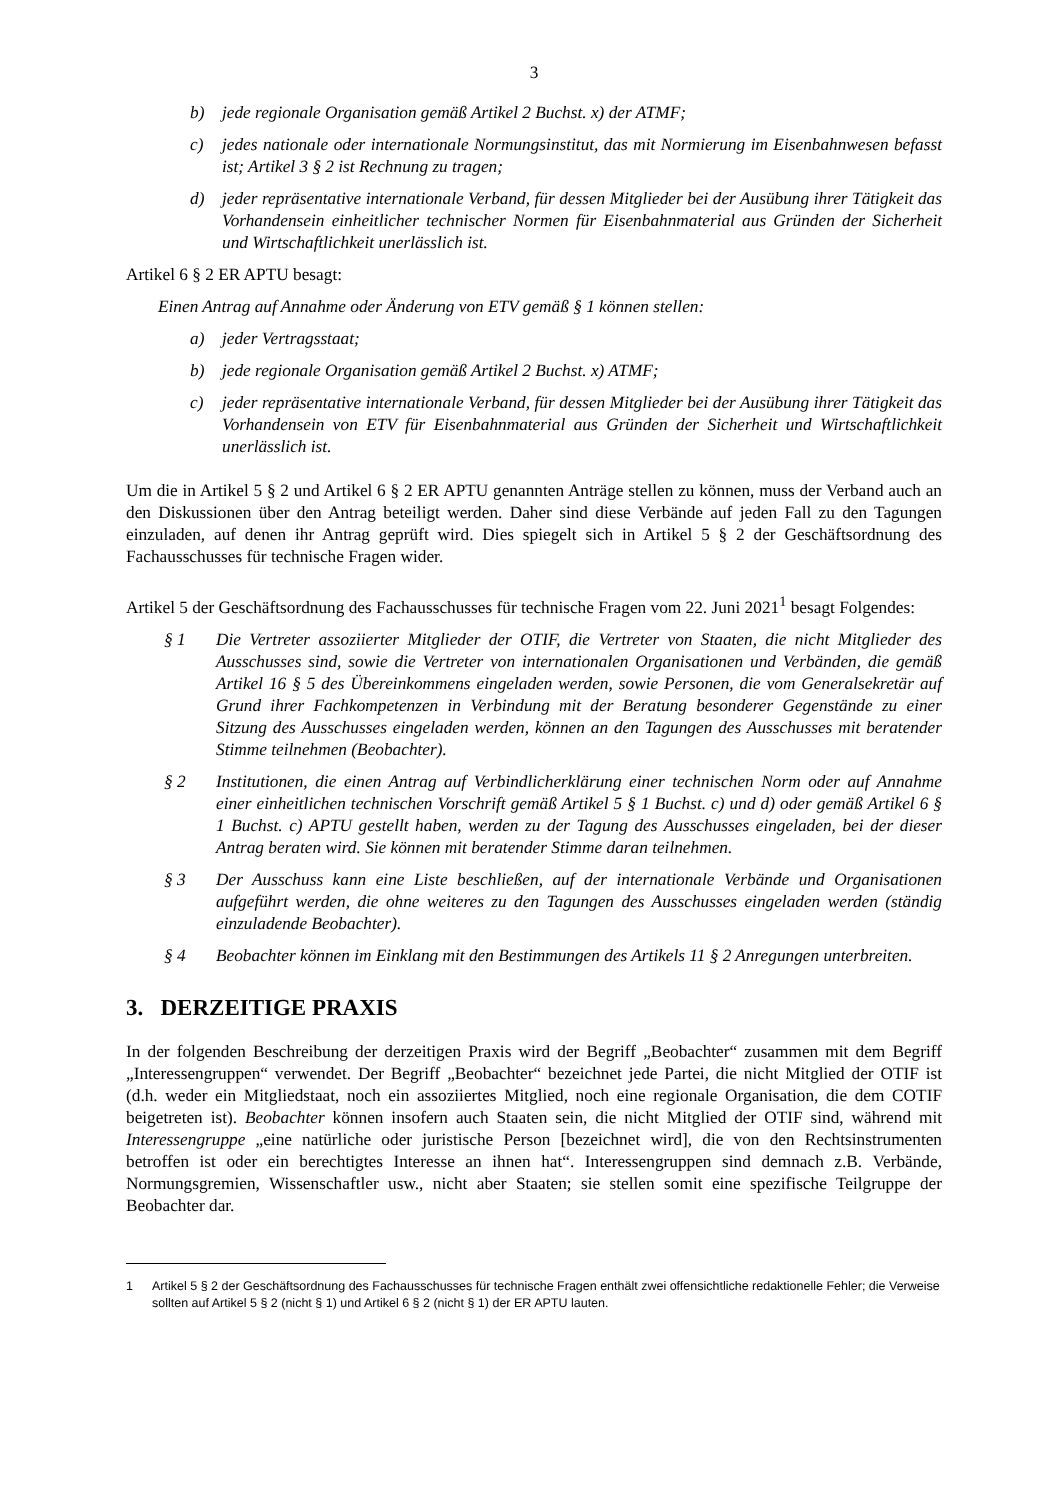3
b) jede regionale Organisation gemäß Artikel 2 Buchst. x) der ATMF;
c) jedes nationale oder internationale Normungsinstitut, das mit Normierung im Eisenbahnwesen befasst ist; Artikel 3 § 2 ist Rechnung zu tragen;
d) jeder repräsentative internationale Verband, für dessen Mitglieder bei der Ausübung ihrer Tätigkeit das Vorhandensein einheitlicher technischer Normen für Eisenbahnmaterial aus Gründen der Sicherheit und Wirtschaftlichkeit unerlässlich ist.
Artikel 6 § 2 ER APTU besagt:
Einen Antrag auf Annahme oder Änderung von ETV gemäß § 1 können stellen:
a) jeder Vertragsstaat;
b) jede regionale Organisation gemäß Artikel 2 Buchst. x) ATMF;
c) jeder repräsentative internationale Verband, für dessen Mitglieder bei der Ausübung ihrer Tätigkeit das Vorhandensein von ETV für Eisenbahnmaterial aus Gründen der Sicherheit und Wirtschaftlichkeit unerlässlich ist.
Um die in Artikel 5 § 2 und Artikel 6 § 2 ER APTU genannten Anträge stellen zu können, muss der Verband auch an den Diskussionen über den Antrag beteiligt werden. Daher sind diese Verbände auf jeden Fall zu den Tagungen einzuladen, auf denen ihr Antrag geprüft wird. Dies spiegelt sich in Artikel 5 § 2 der Geschäftsordnung des Fachausschusses für technische Fragen wider.
Artikel 5 der Geschäftsordnung des Fachausschusses für technische Fragen vom 22. Juni 2021<sup>1</sup> besagt Folgendes:
§ 1 Die Vertreter assoziierter Mitglieder der OTIF, die Vertreter von Staaten, die nicht Mitglieder des Ausschusses sind, sowie die Vertreter von internationalen Organisationen und Verbänden, die gemäß Artikel 16 § 5 des Übereinkommens eingeladen werden, sowie Personen, die vom Generalsekretär auf Grund ihrer Fachkompetenzen in Verbindung mit der Beratung besonderer Gegenstände zu einer Sitzung des Ausschusses eingeladen werden, können an den Tagungen des Ausschusses mit beratender Stimme teilnehmen (Beobachter).
§ 2 Institutionen, die einen Antrag auf Verbindlicherklärung einer technischen Norm oder auf Annahme einer einheitlichen technischen Vorschrift gemäß Artikel 5 § 1 Buchst. c) und d) oder gemäß Artikel 6 § 1 Buchst. c) APTU gestellt haben, werden zu der Tagung des Ausschusses eingeladen, bei der dieser Antrag beraten wird. Sie können mit beratender Stimme daran teilnehmen.
§ 3 Der Ausschuss kann eine Liste beschließen, auf der internationale Verbände und Organisationen aufgeführt werden, die ohne weiteres zu den Tagungen des Ausschusses eingeladen werden (ständig einzuladende Beobachter).
§ 4 Beobachter können im Einklang mit den Bestimmungen des Artikels 11 § 2 Anregungen unterbreiten.
3. DERZEITIGE PRAXIS
In der folgenden Beschreibung der derzeitigen Praxis wird der Begriff „Beobachter“ zusammen mit dem Begriff „Interessengruppen“ verwendet. Der Begriff „Beobachter“ bezeichnet jede Partei, die nicht Mitglied der OTIF ist (d.h. weder ein Mitgliedstaat, noch ein assoziiertes Mitglied, noch eine regionale Organisation, die dem COTIF beigetreten ist). Beobachter können insofern auch Staaten sein, die nicht Mitglied der OTIF sind, während mit Interessengruppe „eine natürliche oder juristische Person [bezeichnet wird], die von den Rechtsinstrumenten betroffen ist oder ein berechtigtes Interesse an ihnen hat“. Interessengruppen sind demnach z.B. Verbände, Normungsgremien, Wissenschaftler usw., nicht aber Staaten; sie stellen somit eine spezifische Teilgruppe der Beobachter dar.
1 Artikel 5 § 2 der Geschäftsordnung des Fachausschusses für technische Fragen enthält zwei offensichtliche redaktionelle Fehler; die Verweise sollten auf Artikel 5 § 2 (nicht § 1) und Artikel 6 § 2 (nicht § 1) der ER APTU lauten.